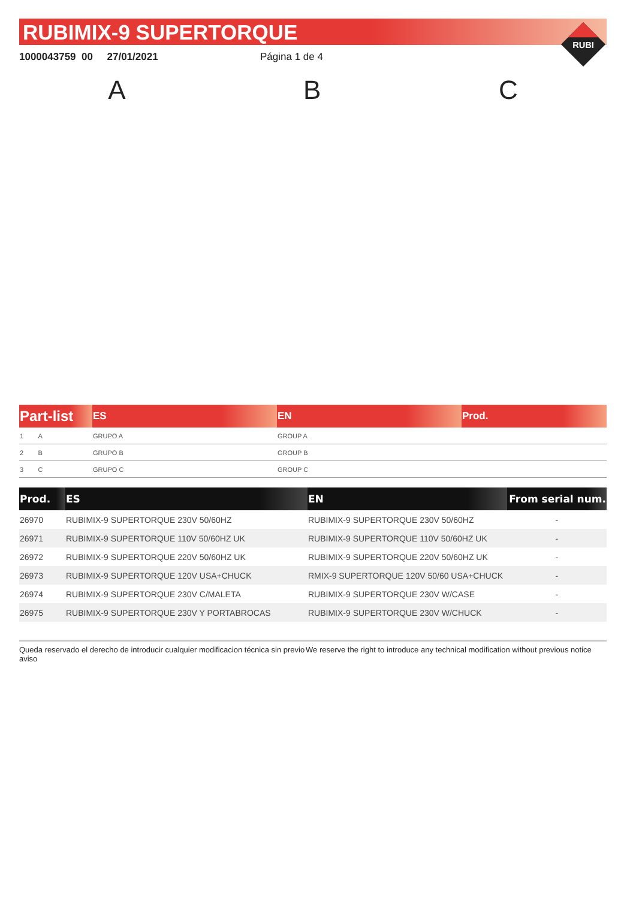RUBIMIX-9 SUPERTORQUE
RUBI
1000043759 00 27/01/2021 Página 1 de 4
A B C
| Part-list | ES | EN | Prod. |
| --- | --- | --- | --- |
| 1 A | GRUPO A | GROUP A | |
| 2 B | GRUPO B | GROUP B | |
| 3 C | GRUPO C | GROUP C | |
| Prod. | ES | EN | From serial num. |
| --- | --- | --- | --- |
| 26970 | RUBIMIX-9 SUPERTORQUE 230V 50/60HZ | RUBIMIX-9 SUPERTORQUE 230V 50/60HZ | - |
| 26971 | RUBIMIX-9 SUPERTORQUE 110V 50/60HZ UK | RUBIMIX-9 SUPERTORQUE 110V 50/60HZ UK | - |
| 26972 | RUBIMIX-9 SUPERTORQUE 220V 50/60HZ UK | RUBIMIX-9 SUPERTORQUE 220V 50/60HZ UK | - |
| 26973 | RUBIMIX-9 SUPERTORQUE 120V USA+CHUCK | RMIX-9 SUPERTORQUE 120V 50/60 USA+CHUCK | - |
| 26974 | RUBIMIX-9 SUPERTORQUE 230V C/MALETA | RUBIMIX-9 SUPERTORQUE 230V W/CASE | - |
| 26975 | RUBIMIX-9 SUPERTORQUE 230V Y PORTABROCAS | RUBIMIX-9 SUPERTORQUE 230V W/CHUCK | - |
Queda reservado el derecho de introducir cualquier modificacion técnica sin previo aviso
We reserve the right to introduce any technical modification without previous notice